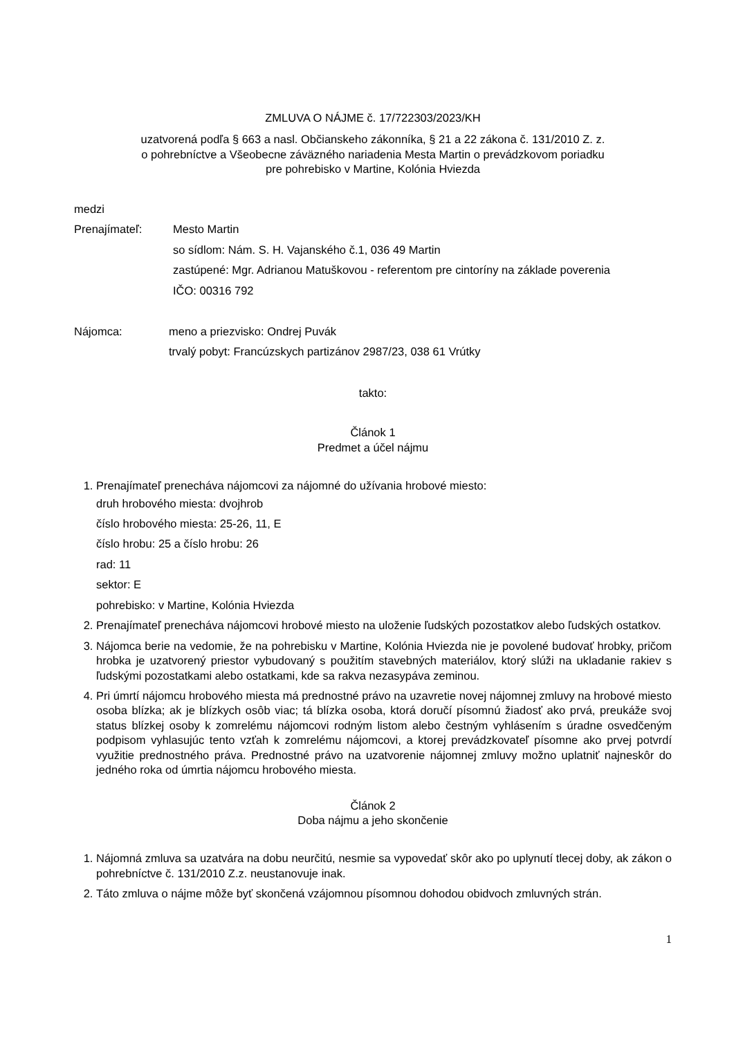ZMLUVA O NÁJME č. 17/722303/2023/KH
uzatvorená podľa § 663 a nasl. Občianskeho zákonníka, § 21 a 22 zákona č. 131/2010 Z. z.
o pohrebníctve a Všeobecne záväzného nariadenia Mesta Martin o prevádzkovom poriadku
pre pohrebisko v Martine, Kolónia Hviezda
medzi
Prenajímateľ: Mesto Martin
so sídlom: Nám. S. H. Vajanského č.1, 036 49 Martin
zastúpené: Mgr. Adrianou Matuškovou - referentom pre cintoríny na základe poverenia
IČO: 00316 792
Nájomca: meno a priezvisko: Ondrej Puvák
trvalý pobyt: Francúzskych partizánov 2987/23, 038 61 Vrútky
takto:
Článok 1
Predmet a účel nájmu
1. Prenajímateľ prenecháva nájomcovi za nájomné do užívania hrobové miesto:
druh hrobového miesta: dvojhrob
číslo hrobového miesta: 25-26, 11, E
číslo hrobu: 25 a číslo hrobu: 26
rad: 11
sektor: E
pohrebisko: v Martine, Kolónia Hviezda
2. Prenajímateľ prenecháva nájomcovi hrobové miesto na uloženie ľudských pozostatkov alebo ľudských ostatkov.
3. Nájomca berie na vedomie, že na pohrebisku v Martine, Kolónia Hviezda nie je povolené budovať hrobky, pričom hrobka je uzatvorený priestor vybudovaný s použitím stavebných materiálov, ktorý slúži na ukladanie rakiev s ľudskými pozostatkami alebo ostatkami, kde sa rakva nezasypáva zeminou.
4. Pri úmrtí nájomcu hrobového miesta má prednostné právo na uzavretie novej nájomnej zmluvy na hrobové miesto osoba blízka; ak je blízkych osôb viac; tá blízka osoba, ktorá doručí písomnú žiadosť ako prvá, preukáže svoj status blízkej osoby k zomrelému nájomcovi rodným listom alebo čestným vyhlásením s úradne osvedčeným podpisom vyhlasujúc tento vzťah k zomrelému nájomcovi, a ktorej prevádzkovateľ písomne ako prvej potvrdí využitie prednostného práva. Prednostné právo na uzatvorenie nájomnej zmluvy možno uplatniť najneskôr do jedného roka od úmrtia nájomcu hrobového miesta.
Článok 2
Doba nájmu a jeho skončenie
1. Nájomná zmluva sa uzatvára na dobu neurčitú, nesmie sa vypovedať skôr ako po uplynutí tlecej doby, ak zákon o pohrebníctve č. 131/2010 Z.z. neustanovuje inak.
2. Táto zmluva o nájme môže byť skončená vzájomnou písomnou dohodou obidvoch zmluvných strán.
1